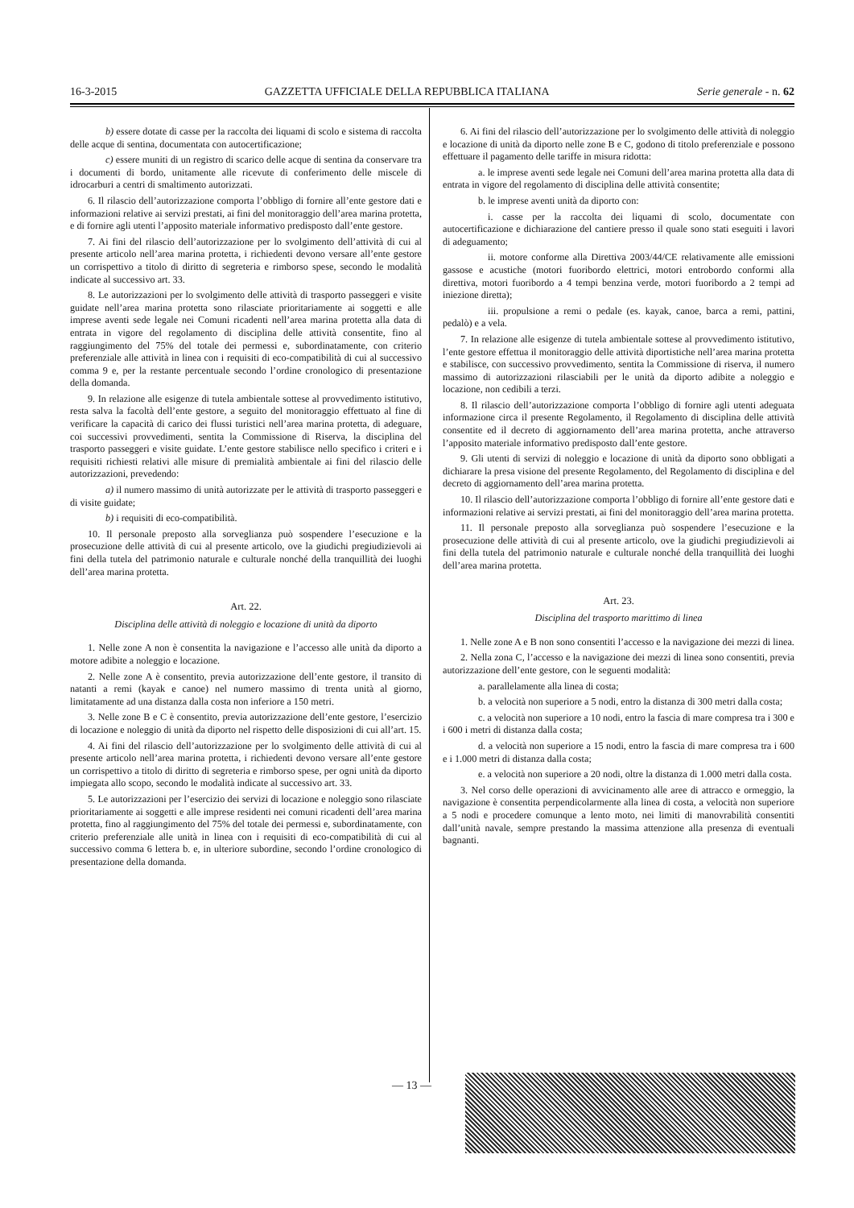16-3-2015 GAZZETTA UFFICIALE DELLA REPUBBLICA ITALIANA Serie generale - n. 62
b) essere dotate di casse per la raccolta dei liquami di scolo e sistema di raccolta delle acque di sentina, documentata con autocertificazione;
c) essere muniti di un registro di scarico delle acque di sentina da conservare tra i documenti di bordo, unitamente alle ricevute di conferimento delle miscele di idrocarburi a centri di smaltimento autorizzati.
6. Il rilascio dell’autorizzazione comporta l’obbligo di fornire all’ente gestore dati e informazioni relative ai servizi prestati, ai fini del monitoraggio dell’area marina protetta, e di fornire agli utenti l’apposito materiale informativo predisposto dall’ente gestore.
7. Ai fini del rilascio dell’autorizzazione per lo svolgimento dell’attività di cui al presente articolo nell’area marina protetta, i richiedenti devono versare all’ente gestore un corrispettivo a titolo di diritto di segreteria e rimborso spese, secondo le modalità indicate al successivo art. 33.
8. Le autorizzazioni per lo svolgimento delle attività di trasporto passeggeri e visite guidate nell’area marina protetta sono rilasciate prioritariamente ai soggetti e alle imprese aventi sede legale nei Comuni ricadenti nell’area marina protetta alla data di entrata in vigore del regolamento di disciplina delle attività consentite, fino al raggiungimento del 75% del totale dei permessi e, subordinatamente, con criterio preferenziale alle attività in linea con i requisiti di eco-compatibilità di cui al successivo comma 9 e, per la restante percentuale secondo l’ordine cronologico di presentazione della domanda.
9. In relazione alle esigenze di tutela ambientale sottese al provvedimento istitutivo, resta salva la facoltà dell’ente gestore, a seguito del monitoraggio effettuato al fine di verificare la capacità di carico dei flussi turistici nell’area marina protetta, di adeguare, coi successivi provvedimenti, sentita la Commissione di Riserva, la disciplina del trasporto passeggeri e visite guidate. L’ente gestore stabilisce nello specifico i criteri e i requisiti richiesti relativi alle misure di premialità ambientale ai fini del rilascio delle autorizzazioni, prevedendo:
a) il numero massimo di unità autorizzate per le attività di trasporto passeggeri e di visite guidate;
b) i requisiti di eco-compatibilità.
10. Il personale preposto alla sorveglianza può sospendere l’esecuzione e la prosecuzione delle attività di cui al presente articolo, ove la giudichi pregiudizievoli ai fini della tutela del patrimonio naturale e culturale nonché della tranquillità dei luoghi dell’area marina protetta.
Art. 22.
Disciplina delle attività di noleggio e locazione di unità da diporto
1. Nelle zone A non è consentita la navigazione e l’accesso alle unità da diporto a motore adibite a noleggio e locazione.
2. Nelle zone A è consentito, previa autorizzazione dell’ente gestore, il transito di natanti a remi (kayak e canoe) nel numero massimo di trenta unità al giorno, limitatamente ad una distanza dalla costa non inferiore a 150 metri.
3. Nelle zone B e C è consentito, previa autorizzazione dell’ente gestore, l’esercizio di locazione e noleggio di unità da diporto nel rispetto delle disposizioni di cui all’art. 15.
4. Ai fini del rilascio dell’autorizzazione per lo svolgimento delle attività di cui al presente articolo nell’area marina protetta, i richiedenti devono versare all’ente gestore un corrispettivo a titolo di diritto di segreteria e rimborso spese, per ogni unità da diporto impiegata allo scopo, secondo le modalità indicate al successivo art. 33.
5. Le autorizzazioni per l’esercizio dei servizi di locazione e noleggio sono rilasciate prioritariamente ai soggetti e alle imprese residenti nei comuni ricadenti dell’area marina protetta, fino al raggiungimento del 75% del totale dei permessi e, subordinatamente, con criterio preferenziale alle unità in linea con i requisiti di eco-compatibilità di cui al successivo comma 6 lettera b. e, in ulteriore subordine, secondo l’ordine cronologico di presentazione della domanda.
6. Ai fini del rilascio dell’autorizzazione per lo svolgimento delle attività di noleggio e locazione di unità da diporto nelle zone B e C, godono di titolo preferenziale e possono effettuare il pagamento delle tariffe in misura ridotta:
a. le imprese aventi sede legale nei Comuni dell’area marina protetta alla data di entrata in vigore del regolamento di disciplina delle attività consentite;
b. le imprese aventi unità da diporto con:
i. casse per la raccolta dei liquami di scolo, documentate con autocertificazione e dichiarazione del cantiere presso il quale sono stati eseguiti i lavori di adeguamento;
ii. motore conforme alla Direttiva 2003/44/CE relativamente alle emissioni gassose e acustiche (motori fuoribordo elettrici, motori entrobordo conformi alla direttiva, motori fuoribordo a 4 tempi benzina verde, motori fuoribordo a 2 tempi ad iniezione diretta);
iii. propulsione a remi o pedale (es. kayak, canoe, barca a remi, pattini, pedalò) e a vela.
7. In relazione alle esigenze di tutela ambientale sottese al provvedimento istitutivo, l’ente gestore effettua il monitoraggio delle attività diportistiche nell’area marina protetta e stabilisce, con successivo provvedimento, sentita la Commissione di riserva, il numero massimo di autorizzazioni rilasciabili per le unità da diporto adibite a noleggio e locazione, non cedibili a terzi.
8. Il rilascio dell’autorizzazione comporta l’obbligo di fornire agli utenti adeguata informazione circa il presente Regolamento, il Regolamento di disciplina delle attività consentite ed il decreto di aggiornamento dell’area marina protetta, anche attraverso l’apposito materiale informativo predisposto dall’ente gestore.
9. Gli utenti di servizi di noleggio e locazione di unità da diporto sono obbligati a dichiarare la presa visione del presente Regolamento, del Regolamento di disciplina e del decreto di aggiornamento dell’area marina protetta.
10. Il rilascio dell’autorizzazione comporta l’obbligo di fornire all’ente gestore dati e informazioni relative ai servizi prestati, ai fini del monitoraggio dell’area marina protetta.
11. Il personale preposto alla sorveglianza può sospendere l’esecuzione e la prosecuzione delle attività di cui al presente articolo, ove la giudichi pregiudizievoli ai fini della tutela del patrimonio naturale e culturale nonché della tranquillità dei luoghi dell’area marina protetta.
Art. 23.
Disciplina del trasporto marittimo di linea
1. Nelle zone A e B non sono consentiti l’accesso e la navigazione dei mezzi di linea.
2. Nella zona C, l’accesso e la navigazione dei mezzi di linea sono consentiti, previa autorizzazione dell’ente gestore, con le seguenti modalità:
a. parallelamente alla linea di costa;
b. a velocità non superiore a 5 nodi, entro la distanza di 300 metri dalla costa;
c. a velocità non superiore a 10 nodi, entro la fascia di mare compresa tra i 300 e i 600 i metri di distanza dalla costa;
d. a velocità non superiore a 15 nodi, entro la fascia di mare compresa tra i 600 e i 1.000 metri di distanza dalla costa;
e. a velocità non superiore a 20 nodi, oltre la distanza di 1.000 metri dalla costa.
3. Nel corso delle operazioni di avvicinamento alle aree di attracco e ormeggio, la navigazione è consentita perpendicolarmente alla linea di costa, a velocità non superiore a 5 nodi e procedere comunque a lento moto, nei limiti di manovrabilità consentiti dall’unità navale, sempre prestando la massima attenzione alla presenza di eventuali bagnanti.
— 13 —